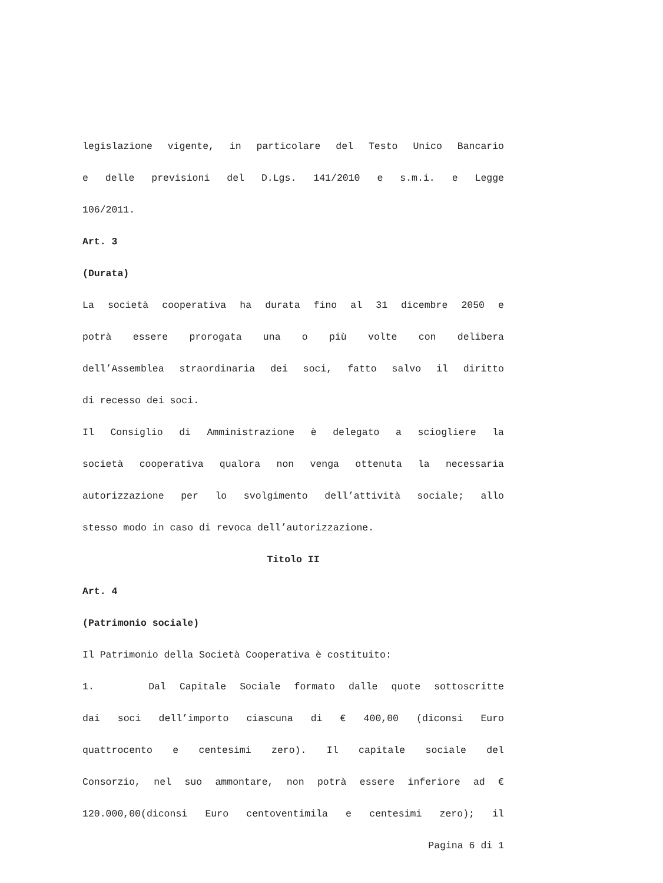legislazione vigente, in particolare del Testo Unico Bancario
e delle previsioni del D.Lgs. 141/2010 e s.m.i. e Legge
106/2011.
Art. 3
(Durata)
La società cooperativa ha durata fino al 31 dicembre 2050 e
potrà essere prorogata una o più volte con delibera
dell’Assemblea straordinaria dei soci, fatto salvo il diritto
di recesso dei soci.
Il Consiglio di Amministrazione è delegato a sciogliere la
società cooperativa qualora non venga ottenuta la necessaria
autorizzazione per lo svolgimento dell’attività sociale; allo
stesso modo in caso di revoca dell’autorizzazione.
Titolo II
Art. 4
(Patrimonio sociale)
Il Patrimonio della Società Cooperativa è costituito:
1. Dal Capitale Sociale formato dalle quote sottoscritte
dai soci dell’importo ciascuna di € 400,00 (diconsi Euro
quattrocento e centesimi zero). Il capitale sociale del
Consorzio, nel suo ammontare, non potrà essere inferiore ad €
120.000,00(diconsi Euro centoventimila e centesimi zero); il
Pagina 6 di 1